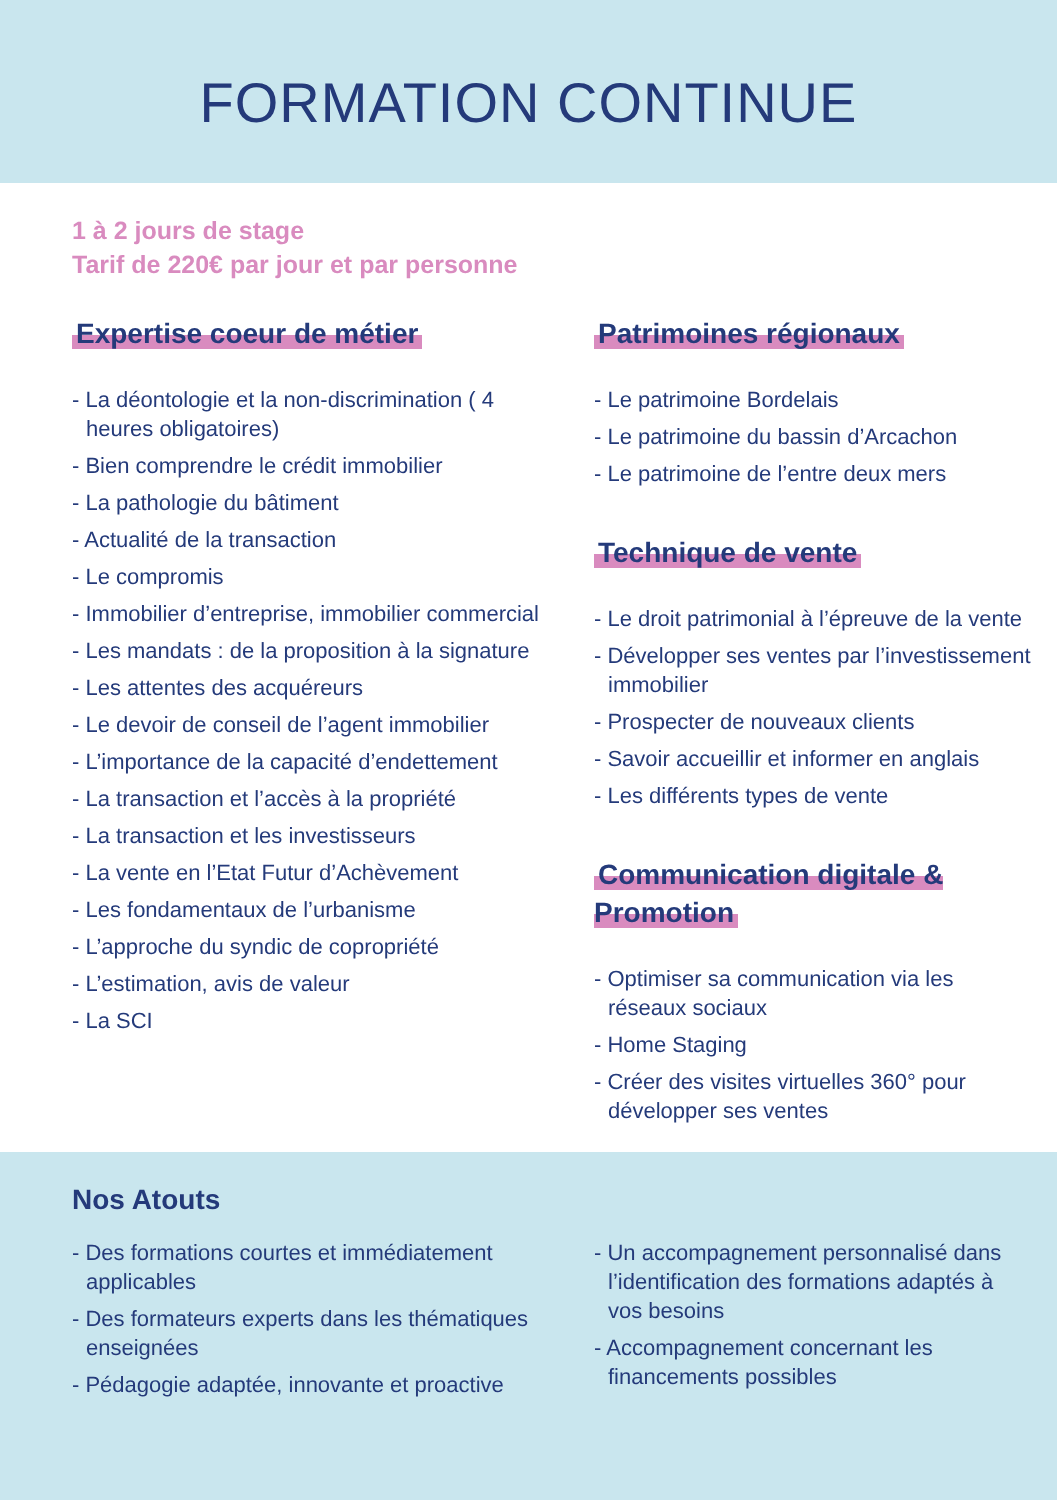FORMATION CONTINUE
1 à 2 jours de stage
Tarif de 220€ par jour et par personne
Expertise coeur de métier
- La déontologie et la non-discrimination ( 4 heures obligatoires)
- Bien comprendre le crédit immobilier
- La pathologie du bâtiment
- Actualité de la transaction
- Le compromis
- Immobilier d’entreprise, immobilier commercial
- Les mandats : de la proposition à la signature
- Les attentes des acquéreurs
- Le devoir de conseil de l’agent immobilier
- L’importance de la capacité d’endettement
- La transaction et l’accès à la propriété
- La transaction et les investisseurs
- La vente en l’Etat Futur d’Achèvement
- Les fondamentaux de l’urbanisme
- L’approche du syndic de copropriété
- L’estimation, avis de valeur
- La SCI
Patrimoines régionaux
- Le patrimoine Bordelais
- Le patrimoine du bassin d’Arcachon
- Le patrimoine de l’entre deux mers
Technique de vente
- Le droit patrimonial à l’épreuve de la vente
- Développer ses ventes par l’investissement immobilier
- Prospecter de nouveaux clients
- Savoir accueillir et informer en anglais
- Les différents types de vente
Communication digitale & Promotion
- Optimiser sa communication via les réseaux sociaux
- Home Staging
- Créer des visites virtuelles 360° pour développer ses ventes
Nos Atouts
- Des formations courtes et immédiatement applicables
- Des formateurs experts dans les thématiques enseignées
- Pédagogie adaptée, innovante et proactive
- Un accompagnement personnalisé dans l’identification des formations adaptés à vos besoins
- Accompagnement concernant les financements possibles